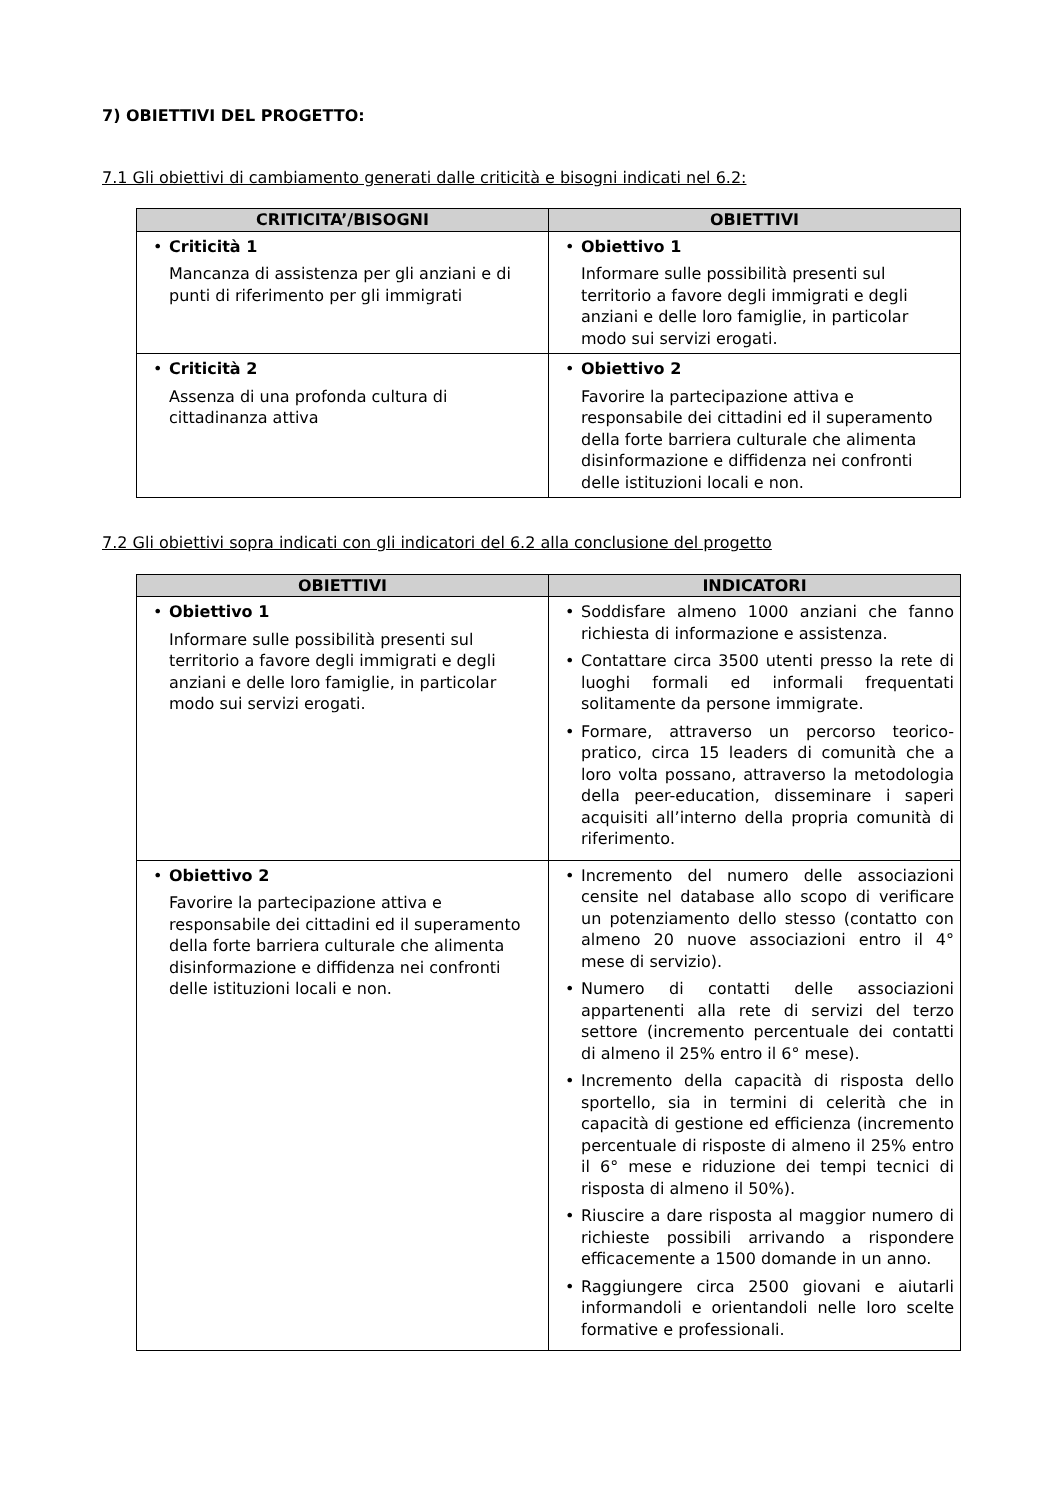7) OBIETTIVI DEL PROGETTO:
7.1 Gli obiettivi di cambiamento generati dalle criticità e bisogni indicati nel 6.2:
| CRITICITA’/BISOGNI | OBIETTIVI |
| --- | --- |
| • Criticità 1 Mancanza di assistenza per gli anziani e di punti di riferimento per gli immigrati | • Obiettivo 1 Informare sulle possibilità presenti sul territorio a favore degli immigrati e degli anziani e delle loro famiglie, in particolar modo sui servizi erogati. |
| • Criticità 2 Assenza di una profonda cultura di cittadinanza attiva | • Obiettivo 2 Favorire la partecipazione attiva e responsabile dei cittadini ed il superamento della forte barriera culturale che alimenta disinformazione e diffidenza nei confronti delle istituzioni locali e non. |
7.2 Gli obiettivi sopra indicati con gli indicatori del 6.2 alla conclusione del progetto
| OBIETTIVI | INDICATORI |
| --- | --- |
| • Obiettivo 1 Informare sulle possibilità presenti sul territorio a favore degli immigrati e degli anziani e delle loro famiglie, in particolar modo sui servizi erogati. | • Soddisfare almeno 1000 anziani che fanno richiesta di informazione e assistenza. • Contattare circa 3500 utenti presso la rete di luoghi formali ed informali frequentati solitamente da persone immigrate. • Formare, attraverso un percorso teorico-pratico, circa 15 leaders di comunità che a loro volta possano, attraverso la metodologia della peer-education, disseminare i saperi acquisiti all’interno della propria comunità di riferimento. |
| • Obiettivo 2 Favorire la partecipazione attiva e responsabile dei cittadini ed il superamento della forte barriera culturale che alimenta disinformazione e diffidenza nei confronti delle istituzioni locali e non. | • Incremento del numero delle associazioni censite nel database allo scopo di verificare un potenziamento dello stesso (contatto con almeno 20 nuove associazioni entro il 4° mese di servizio). • Numero di contatti delle associazioni appartenenti alla rete di servizi del terzo settore (incremento percentuale dei contatti di almeno il 25% entro il 6° mese). • Incremento della capacità di risposta dello sportello, sia in termini di celerità che in capacità di gestione ed efficienza (incremento percentuale di risposte di almeno il 25% entro il 6° mese e riduzione dei tempi tecnici di risposta di almeno il 50%). • Riuscire a dare risposta al maggior numero di richieste possibili arrivando a rispondere efficacemente a 1500 domande in un anno. • Raggiungere circa 2500 giovani e aiutarli informandoli e orientandoli nelle loro scelte formative e professionali. |